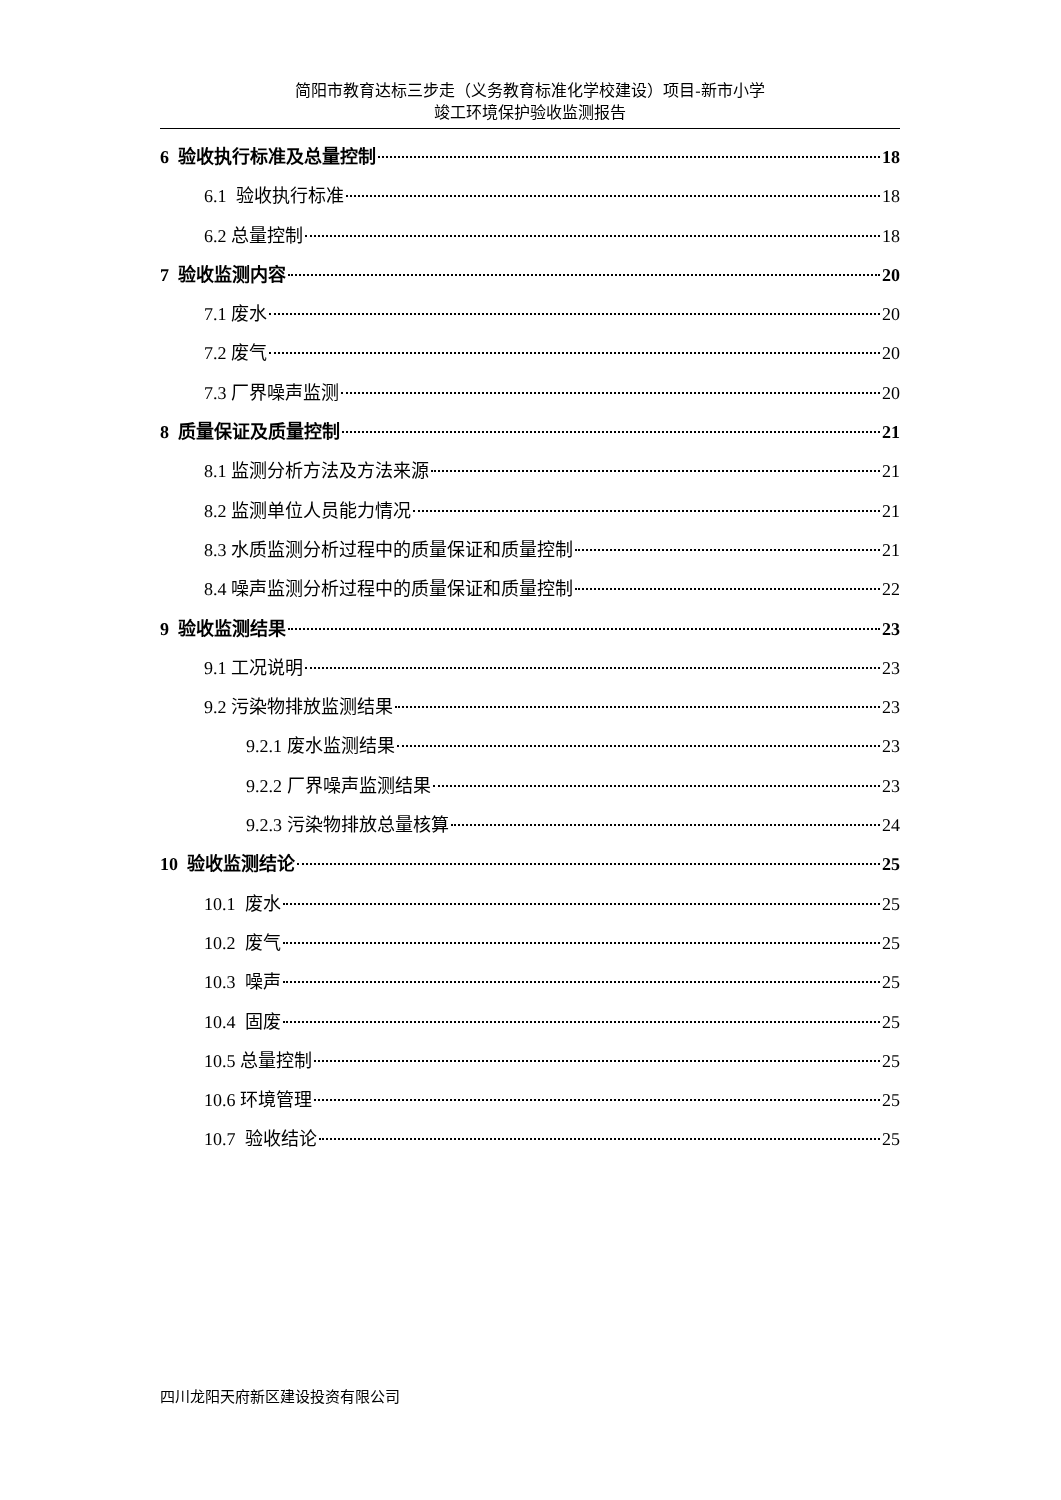简阳市教育达标三步走（义务教育标准化学校建设）项目-新市小学
竣工环境保护验收监测报告
6 验收执行标准及总量控制 18
6.1 验收执行标准 18
6.2 总量控制 18
7 验收监测内容 20
7.1 废水 20
7.2 废气 20
7.3 厂界噪声监测 20
8 质量保证及质量控制 21
8.1 监测分析方法及方法来源 21
8.2 监测单位人员能力情况 21
8.3 水质监测分析过程中的质量保证和质量控制 21
8.4 噪声监测分析过程中的质量保证和质量控制 22
9 验收监测结果 23
9.1 工况说明 23
9.2 污染物排放监测结果 23
9.2.1 废水监测结果 23
9.2.2 厂界噪声监测结果 23
9.2.3 污染物排放总量核算 24
10 验收监测结论 25
10.1 废水 25
10.2 废气 25
10.3 噪声 25
10.4 固废 25
10.5 总量控制 25
10.6 环境管理 25
10.7 验收结论 25
四川龙阳天府新区建设投资有限公司